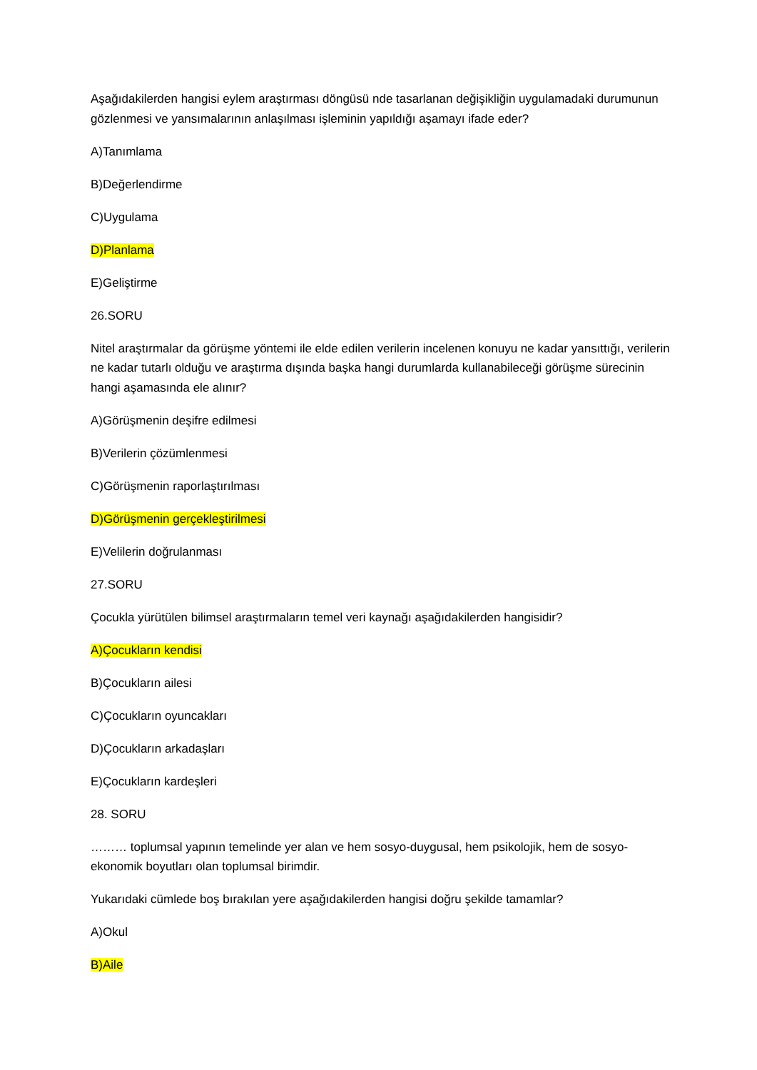Aşağıdakilerden hangisi eylem araştırması döngüsü nde tasarlanan değişikliğin uygulamadaki durumunun gözlenmesi ve yansımalarının anlaşılması işleminin yapıldığı aşamayı ifade eder?
A)Tanımlama
B)Değerlendirme
C)Uygulama
D)Planlama
E)Geliştirme
26.SORU
Nitel araştırmalar da görüşme yöntemi ile elde edilen verilerin incelenen konuyu ne kadar yansıttığı, verilerin ne kadar tutarlı olduğu ve araştırma dışında başka hangi durumlarda kullanabileceği görüşme sürecinin hangi aşamasında ele alınır?
A)Görüşmenin deşifre edilmesi
B)Verilerin çözümlenmesi
C)Görüşmenin raporlaştırılması
D)Görüşmenin gerçekleştirilmesi
E)Velilerin doğrulanması
27.SORU
Çocukla yürütülen bilimsel araştırmaların temel veri kaynağı aşağıdakilerden hangisidir?
A)Çocukların kendisi
B)Çocukların ailesi
C)Çocukların oyuncakları
D)Çocukların arkadaşları
E)Çocukların kardeşleri
28. SORU
……… toplumsal yapının temelinde yer alan ve hem sosyo-duygusal, hem psikolojik, hem de sosyo-ekonomik boyutları olan toplumsal birimdir.
Yukarıdaki cümlede boş bırakılan yere aşağıdakilerden hangisi doğru şekilde tamamlar?
A)Okul
B)Aile